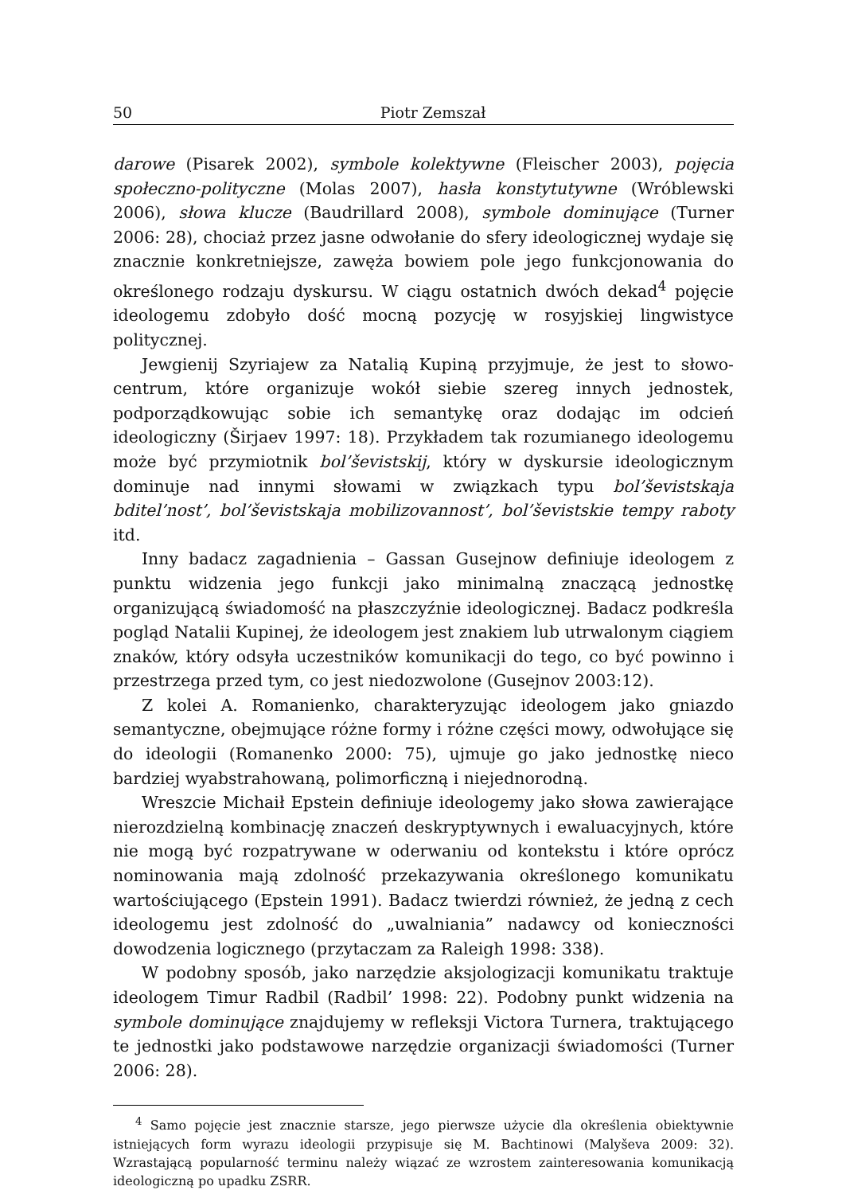50 Piotr Zemszał
darowe (Pisarek 2002), symbole kolektywne (Fleischer 2003), pojęcia społeczno-polityczne (Molas 2007), hasła konstytutywne (Wróblewski 2006), słowa klucze (Baudrillard 2008), symbole dominujące (Turner 2006: 28), chociaż przez jasne odwołanie do sfery ideologicznej wydaje się znacznie konkretniejsze, zawęża bowiem pole jego funkcjonowania do określonego rodzaju dyskursu. W ciągu ostatnich dwóch dekad<sup>4</sup> pojęcie ideologemu zdobyło dość mocną pozycję w rosyjskiej lingwistyce politycznej.
Jewgienij Szyriajew za Natalią Kupiną przyjmuje, że jest to słowo-centrum, które organizuje wokół siebie szereg innych jednostek, podporządkowując sobie ich semantykę oraz dodając im odcień ideologiczny (Širjaev 1997: 18). Przykładem tak rozumianego ideologemu może być przymiotnik bol’ševistskij, który w dyskursie ideologicznym dominuje nad innymi słowami w związkach typu bol’ševistskaja bditel’nost’, bol’ševistskaja mobilizovannost’, bol’ševistskie tempy raboty itd.
Inny badacz zagadnienia – Gassan Gusejnow definiuje ideologem z punktu widzenia jego funkcji jako minimalną znaczącą jednostkę organizującą świadomość na płaszczyźnie ideologicznej. Badacz podkreśla pogląd Natalii Kupinej, że ideologem jest znakiem lub utrwalonym ciągiem znaków, który odsyła uczestników komunikacji do tego, co być powinno i przestrzega przed tym, co jest niedozwolone (Gusejnov 2003:12).
Z kolei A. Romanienko, charakteryzując ideologem jako gniazdo semantyczne, obejmujące różne formy i różne części mowy, odwołujące się do ideologii (Romanenko 2000: 75), ujmuje go jako jednostkę nieco bardziej wyabstrahowaną, polimorficzną i niejednorodną.
Wreszcie Michaił Epstein definiuje ideologemy jako słowa zawierające nierozdzielną kombinację znaczeń deskryptywnych i ewaluacyjnych, które nie mogą być rozpatrywane w oderwaniu od kontekstu i które oprócz nominowania mają zdolność przekazywania określonego komunikatu wartościującego (Epstein 1991). Badacz twierdzi również, że jedną z cech ideologemu jest zdolność do „uwalniania” nadawcy od konieczności dowodzenia logicznego (przytaczam za Raleigh 1998: 338).
W podobny sposób, jako narzędzie aksjologizacji komunikatu traktuje ideologem Timur Radbil (Radbil’ 1998: 22). Podobny punkt widzenia na symbole dominujące znajdujemy w refleksji Victora Turnera, traktującego te jednostki jako podstawowe narzędzie organizacji świadomości (Turner 2006: 28).
<sup>4</sup> Samo pojęcie jest znacznie starsze, jego pierwsze użycie dla określenia obiektywnie istniejących form wyrazu ideologii przypisuje się M. Bachtinowi (Malyševa 2009: 32). Wzrastającą popularność terminu należy wiązać ze wzrostem zainteresowania komunikacją ideologiczną po upadku ZSRR.